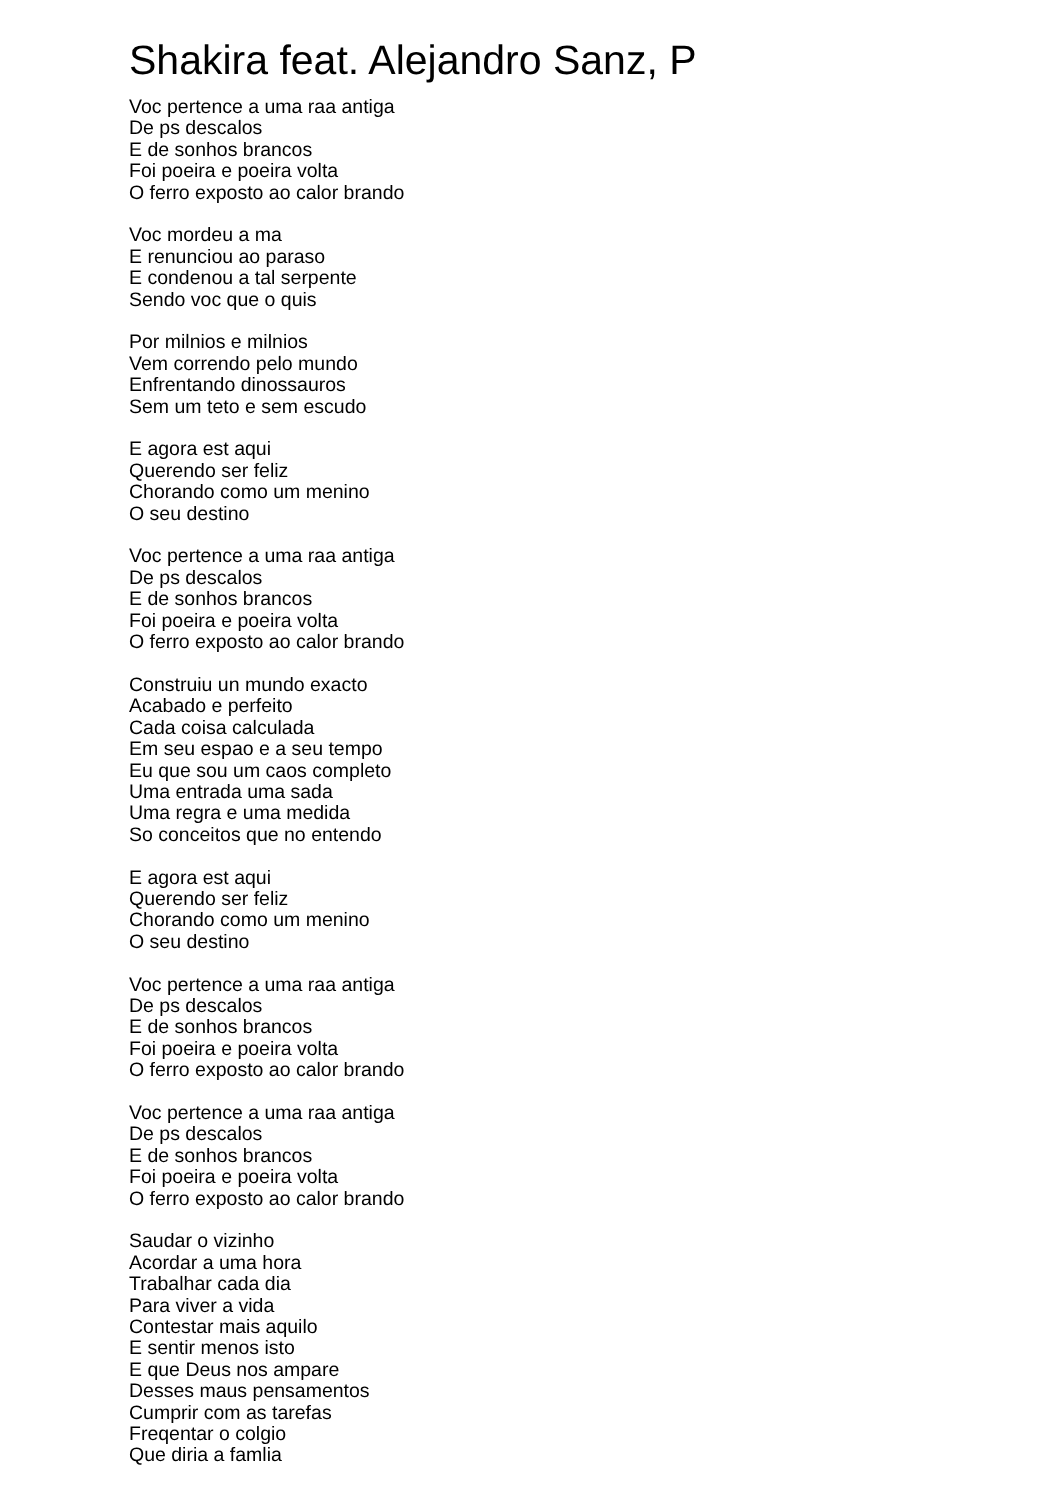Shakira feat. Alejandro Sanz, P
Voc pertence a uma raa antiga
De ps descalos
E de sonhos brancos
Foi poeira e poeira volta
O ferro exposto ao calor brando
Voc mordeu a ma
E renunciou ao paraso
E condenou a tal serpente
Sendo voc que o quis
Por milnios e milnios
Vem correndo pelo mundo
Enfrentando dinossauros
Sem um teto e sem escudo
E agora est aqui
Querendo ser feliz
Chorando como um menino
O seu destino
Voc pertence a uma raa antiga
De ps descalos
E de sonhos brancos
Foi poeira e poeira volta
O ferro exposto ao calor brando
Construiu un mundo exacto
Acabado e perfeito
Cada coisa calculada
Em seu espao e a seu tempo
Eu que sou um caos completo
Uma entrada uma sada
Uma regra e uma medida
So conceitos que no entendo
E agora est aqui
Querendo ser feliz
Chorando como um menino
O seu destino
Voc pertence a uma raa antiga
De ps descalos
E de sonhos brancos
Foi poeira e poeira volta
O ferro exposto ao calor brando
Voc pertence a uma raa antiga
De ps descalos
E de sonhos brancos
Foi poeira e poeira volta
O ferro exposto ao calor brando
Saudar o vizinho
Acordar a uma hora
Trabalhar cada dia
Para viver a vida
Contestar mais aquilo
E sentir menos isto
E que Deus nos ampare
Desses maus pensamentos
Cumprir com as tarefas
Freqentar o colgio
Que diria a famlia